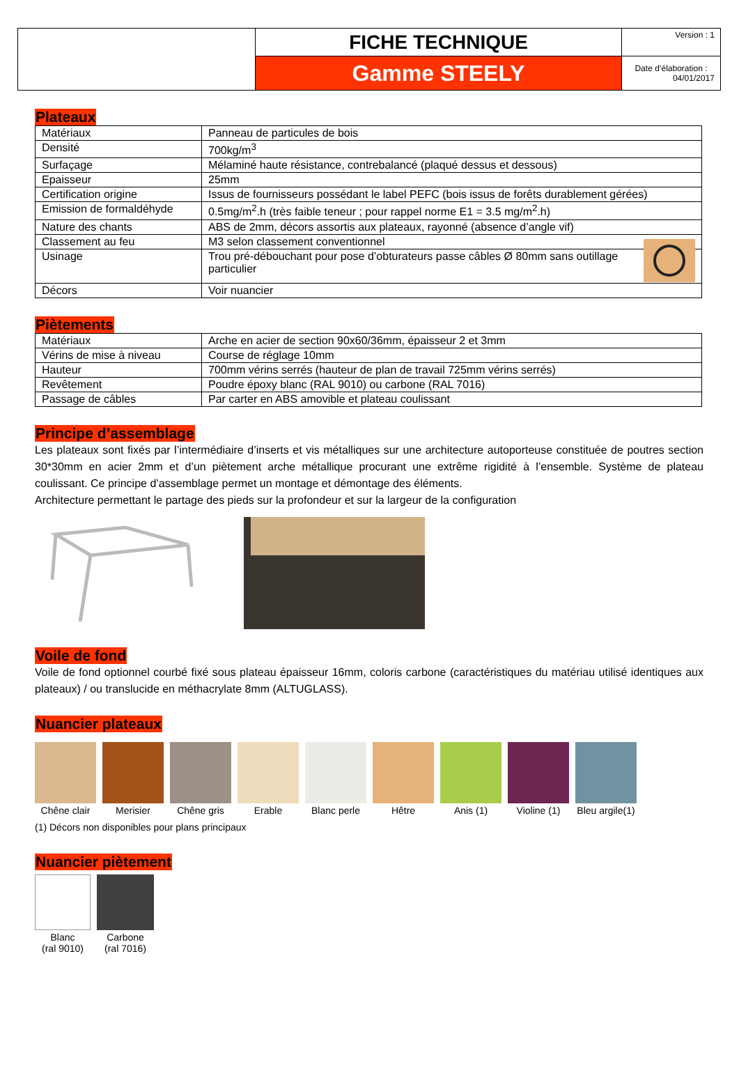| | FICHE TECHNIQUE | Version : 1 |
| | Gamme STEELY | Date d’élaboration : 04/01/2017 |
Plateaux
| Matériaux | Panneau de particules de bois |
| Densité | 700kg/m<sup>3</sup> |
| Surfaçage | Mélaminé haute résistance, contrebalancé (plaqué dessus et dessous) |
| Epaisseur | 25mm |
| Certification origine | Issus de fournisseurs possédant le label PEFC (bois issus de forêts durablement gérées) |
| Emission de formaldéhyde | 0.5mg/m<sup>2</sup>.h (très faible teneur ; pour rappel norme E1 = 3.5 mg/m<sup>2</sup>.h) |
| Nature des chants | ABS de 2mm, décors assortis aux plateaux, rayonné (absence d’angle vif) |
| Classement au feu | M3 selon classement conventionnel |
| Usinage | Trou pré-débouchant pour pose d’obturateurs passe câbles Ø 80mm sans outillage particulier |
| Décors | Voir nuancier |
Piètements
| Matériaux | Arche en acier de section 90x60/36mm, épaisseur 2 et 3mm |
| Vérins de mise à niveau | Course de réglage 10mm |
| Hauteur | 700mm vérins serrés (hauteur de plan de travail 725mm vérins serrés) |
| Revêtement | Poudre époxy blanc (RAL 9010) ou carbone (RAL 7016) |
| Passage de câbles | Par carter en ABS amovible et plateau coulissant |
Principe d’assemblage
Les plateaux sont fixés par l’intermédiaire d’inserts et vis métalliques sur une architecture autoporteuse constituée de poutres section 30*30mm en acier 2mm et d’un piètement arche métallique procurant une extrême rigidité à l’ensemble. Système de plateau coulissant. Ce principe d’assemblage permet un montage et démontage des éléments.
Architecture permettant le partage des pieds sur la profondeur et sur la largeur de la configuration
Voile de fond
Voile de fond optionnel courbé fixé sous plateau épaisseur 16mm, coloris carbone (caractéristiques du matériau utilisé identiques aux plateaux) / ou translucide en méthacrylate 8mm (ALTUGLASS).
Nuancier plateaux
Chêne clair
Merisier Chêne gris Erable Blanc perle
Hêtre Anis (1) Violine (1)
Bleu argile(1)
(1) Décors non disponibles pour plans principaux
Nuancier piètement
Blanc
(ral 9010)
Carbone
(ral 7016)